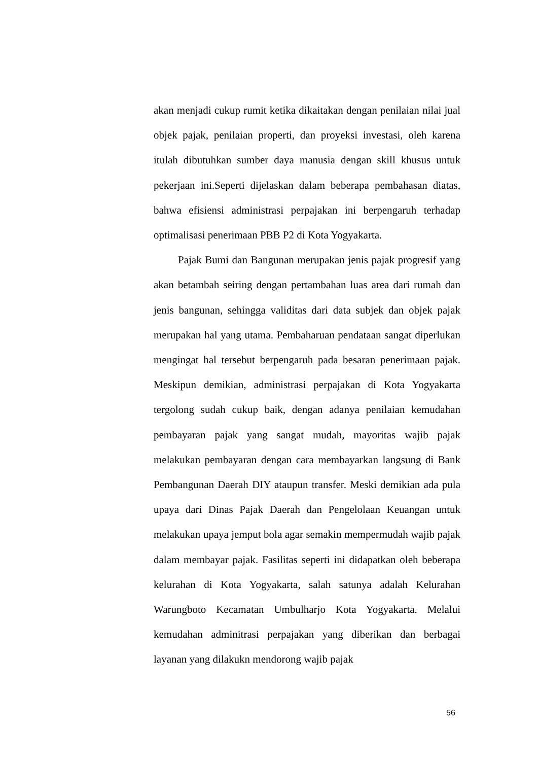akan menjadi cukup rumit ketika dikaitakan dengan penilaian nilai jual objek pajak, penilaian properti, dan proyeksi investasi, oleh karena itulah dibutuhkan sumber daya manusia dengan skill khusus untuk pekerjaan ini.Seperti dijelaskan dalam beberapa pembahasan diatas, bahwa efisiensi administrasi perpajakan ini berpengaruh terhadap optimalisasi penerimaan PBB P2 di Kota Yogyakarta.
Pajak Bumi dan Bangunan merupakan jenis pajak progresif yang akan betambah seiring dengan pertambahan luas area dari rumah dan jenis bangunan, sehingga validitas dari data subjek dan objek pajak merupakan hal yang utama. Pembaharuan pendataan sangat diperlukan mengingat hal tersebut berpengaruh pada besaran penerimaan pajak. Meskipun demikian, administrasi perpajakan di Kota Yogyakarta tergolong sudah cukup baik, dengan adanya penilaian kemudahan pembayaran pajak yang sangat mudah, mayoritas wajib pajak melakukan pembayaran dengan cara membayarkan langsung di Bank Pembangunan Daerah DIY ataupun transfer. Meski demikian ada pula upaya dari Dinas Pajak Daerah dan Pengelolaan Keuangan untuk melakukan upaya jemput bola agar semakin mempermudah wajib pajak dalam membayar pajak. Fasilitas seperti ini didapatkan oleh beberapa kelurahan di Kota Yogyakarta, salah satunya adalah Kelurahan Warungboto Kecamatan Umbulharjo Kota Yogyakarta. Melalui kemudahan adminitrasi perpajakan yang diberikan dan berbagai layanan yang dilakukn mendorong wajib pajak
56